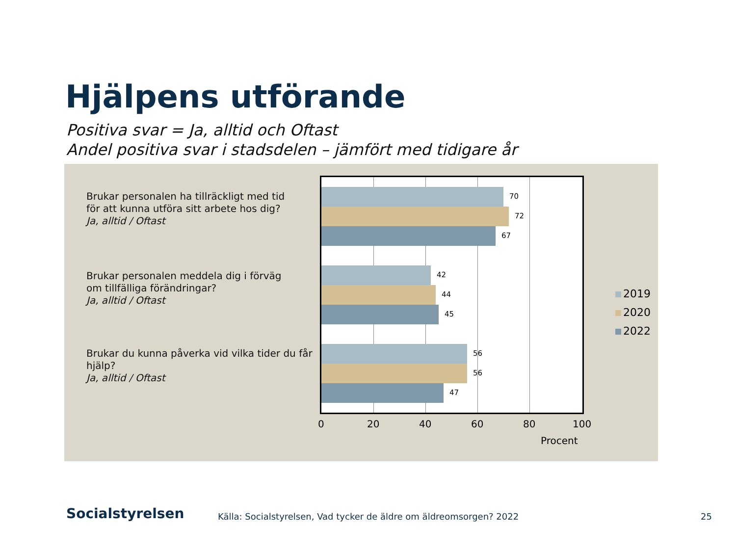Hjälpens utförande
Positiva svar = Ja, alltid och Oftast
Andel positiva svar i stadsdelen – jämfört med tidigare år
Brukar personalen ha tillräckligt med tid
för att kunna utföra sitt arbete hos dig?
Ja, alltid / Oftast
Brukar personalen meddela dig i förväg
om tillfälliga förändringar?
Ja, alltid / Oftast
Brukar du kunna påverka vid vilka tider du får
hjälp?
Ja, alltid / Oftast
70
72
67
42
44
45
56
56
47
0 20 40 60 80 100
Procent
2019
2020
2022
Socialstyrelsen
Källa: Socialstyrelsen, Vad tycker de äldre om äldreomsorgen? 2022
25